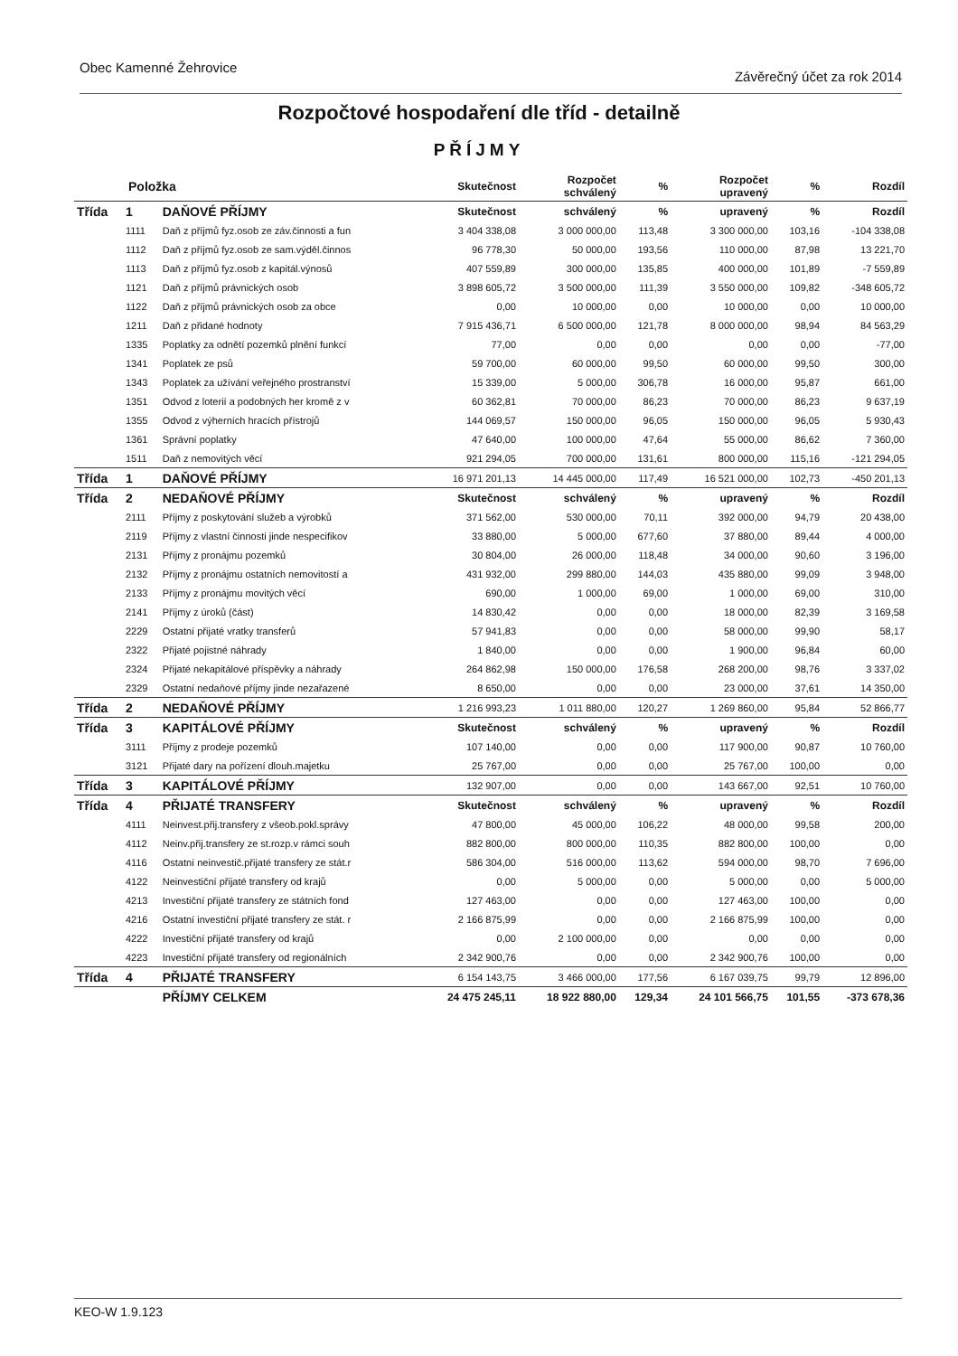Obec Kamenné Žehrovice Závěrečný účet za rok 2014
Rozpočtové hospodaření dle tříd - detailně
PŘÍJMY
| Položka | | | Skutečnost | Rozpočet schválený | % | Rozpočet upravený | % | Rozdíl |
| --- | --- | --- | --- | --- | --- | --- | --- | --- |
| Třída | 1 | DAŇOVÉ PŘÍJMY | Skutečnost | schválený | % | upravený | % | Rozdíl |
| | 1111 | Daň z příjmů fyz.osob ze záv.činnosti a fun | 3 404 338,08 | 3 000 000,00 | 113,48 | 3 300 000,00 | 103,16 | -104 338,08 |
| | 1112 | Daň z příjmů fyz.osob ze sam.výděl.činnos | 96 778,30 | 50 000,00 | 193,56 | 110 000,00 | 87,98 | 13 221,70 |
| | 1113 | Daň z příjmů fyz.osob z kapitál.výnosů | 407 559,89 | 300 000,00 | 135,85 | 400 000,00 | 101,89 | -7 559,89 |
| | 1121 | Daň z příjmů právnických osob | 3 898 605,72 | 3 500 000,00 | 111,39 | 3 550 000,00 | 109,82 | -348 605,72 |
| | 1122 | Daň z příjmů právnických osob za obce | 0,00 | 10 000,00 | 0,00 | 10 000,00 | 0,00 | 10 000,00 |
| | 1211 | Daň z přidané hodnoty | 7 915 436,71 | 6 500 000,00 | 121,78 | 8 000 000,00 | 98,94 | 84 563,29 |
| | 1335 | Poplatky za odnětí pozemků plnění funkcí | 77,00 | 0,00 | 0,00 | 0,00 | 0,00 | -77,00 |
| | 1341 | Poplatek ze psů | 59 700,00 | 60 000,00 | 99,50 | 60 000,00 | 99,50 | 300,00 |
| | 1343 | Poplatek za užívání veřejného prostranství | 15 339,00 | 5 000,00 | 306,78 | 16 000,00 | 95,87 | 661,00 |
| | 1351 | Odvod z loterií a podobných her kromě z v | 60 362,81 | 70 000,00 | 86,23 | 70 000,00 | 86,23 | 9 637,19 |
| | 1355 | Odvod z výherních hracích přístrojů | 144 069,57 | 150 000,00 | 96,05 | 150 000,00 | 96,05 | 5 930,43 |
| | 1361 | Správní poplatky | 47 640,00 | 100 000,00 | 47,64 | 55 000,00 | 86,62 | 7 360,00 |
| | 1511 | Daň z nemovitých věcí | 921 294,05 | 700 000,00 | 131,61 | 800 000,00 | 115,16 | -121 294,05 |
| Třída | 1 | DAŇOVÉ PŘÍJMY | 16 971 201,13 | 14 445 000,00 | 117,49 | 16 521 000,00 | 102,73 | -450 201,13 |
| Třída | 2 | NEDAŇOVÉ PŘÍJMY | Skutečnost | schválený | % | upravený | % | Rozdíl |
| | 2111 | Příjmy z poskytování služeb a výrobků | 371 562,00 | 530 000,00 | 70,11 | 392 000,00 | 94,79 | 20 438,00 |
| | 2119 | Příjmy z vlastní činnosti jinde nespecifikov | 33 880,00 | 5 000,00 | 677,60 | 37 880,00 | 89,44 | 4 000,00 |
| | 2131 | Příjmy z pronájmu pozemků | 30 804,00 | 26 000,00 | 118,48 | 34 000,00 | 90,60 | 3 196,00 |
| | 2132 | Příjmy z pronájmu ostatních nemovitostí a | 431 932,00 | 299 880,00 | 144,03 | 435 880,00 | 99,09 | 3 948,00 |
| | 2133 | Příjmy z pronájmu movitých věcí | 690,00 | 1 000,00 | 69,00 | 1 000,00 | 69,00 | 310,00 |
| | 2141 | Příjmy z úroků (část) | 14 830,42 | 0,00 | 0,00 | 18 000,00 | 82,39 | 3 169,58 |
| | 2229 | Ostatní přijaté vratky transferů | 57 941,83 | 0,00 | 0,00 | 58 000,00 | 99,90 | 58,17 |
| | 2322 | Přijaté pojistné náhrady | 1 840,00 | 0,00 | 0,00 | 1 900,00 | 96,84 | 60,00 |
| | 2324 | Přijaté nekapitálové příspěvky a náhrady | 264 862,98 | 150 000,00 | 176,58 | 268 200,00 | 98,76 | 3 337,02 |
| | 2329 | Ostatní nedaňové příjmy jinde nezařazené | 8 650,00 | 0,00 | 0,00 | 23 000,00 | 37,61 | 14 350,00 |
| Třída | 2 | NEDAŇOVÉ PŘÍJMY | 1 216 993,23 | 1 011 880,00 | 120,27 | 1 269 860,00 | 95,84 | 52 866,77 |
| Třída | 3 | KAPITÁLOVÉ PŘÍJMY | Skutečnost | schválený | % | upravený | % | Rozdíl |
| | 3111 | Příjmy z prodeje pozemků | 107 140,00 | 0,00 | 0,00 | 117 900,00 | 90,87 | 10 760,00 |
| | 3121 | Přijaté dary na pořízení dlouh.majetku | 25 767,00 | 0,00 | 0,00 | 25 767,00 | 100,00 | 0,00 |
| Třída | 3 | KAPITÁLOVÉ PŘÍJMY | 132 907,00 | 0,00 | 0,00 | 143 667,00 | 92,51 | 10 760,00 |
| Třída | 4 | PŘIJATÉ TRANSFERY | Skutečnost | schválený | % | upravený | % | Rozdíl |
| | 4111 | Neinvest.přij.transfery z všeob.pokl.správy | 47 800,00 | 45 000,00 | 106,22 | 48 000,00 | 99,58 | 200,00 |
| | 4112 | Neinv.přij.transfery ze st.rozp.v rámci souh | 882 800,00 | 800 000,00 | 110,35 | 882 800,00 | 100,00 | 0,00 |
| | 4116 | Ostatní neinvestič.přijaté transfery ze stát.r | 586 304,00 | 516 000,00 | 113,62 | 594 000,00 | 98,70 | 7 696,00 |
| | 4122 | Neinvestiční přijaté transfery od krajů | 0,00 | 5 000,00 | 0,00 | 5 000,00 | 0,00 | 5 000,00 |
| | 4213 | Investiční přijaté transfery ze státních fond | 127 463,00 | 0,00 | 0,00 | 127 463,00 | 100,00 | 0,00 |
| | 4216 | Ostatní investiční přijaté transfery ze stát. r | 2 166 875,99 | 0,00 | 0,00 | 2 166 875,99 | 100,00 | 0,00 |
| | 4222 | Investiční přijaté transfery od krajů | 0,00 | 2 100 000,00 | 0,00 | 0,00 | 0,00 | 0,00 |
| | 4223 | Investiční přijaté transfery od regionálních | 2 342 900,76 | 0,00 | 0,00 | 2 342 900,76 | 100,00 | 0,00 |
| Třída | 4 | PŘIJATÉ TRANSFERY | 6 154 143,75 | 3 466 000,00 | 177,56 | 6 167 039,75 | 99,79 | 12 896,00 |
| | | PŘÍJMY CELKEM | 24 475 245,11 | 18 922 880,00 | 129,34 | 24 101 566,75 | 101,55 | -373 678,36 |
KEO-W 1.9.123